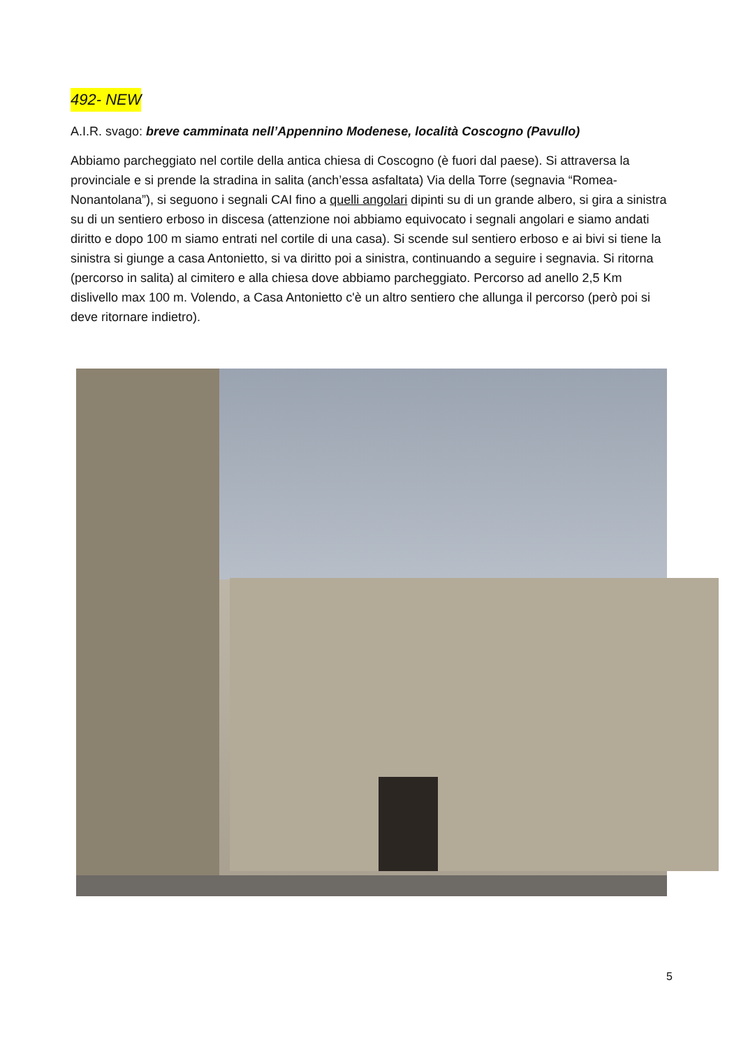492- NEW
A.I.R. svago: breve camminata nell’Appennino Modenese, località Coscogno (Pavullo)
Abbiamo parcheggiato nel cortile della antica chiesa di Coscogno (è fuori dal paese). Si attraversa la provinciale e si prende la stradina in salita (anch’essa asfaltata) Via della Torre (segnavia “Romea-Nonantolana”), si seguono i segnali CAI fino a quelli angolari dipinti su di un grande albero, si gira a sinistra su di un sentiero erboso in discesa (attenzione noi abbiamo equivocato i segnali angolari e siamo andati diritto e dopo 100 m siamo entrati nel cortile di una casa). Si scende sul sentiero erboso e ai bivi si tiene la sinistra si giunge a casa Antonietto, si va diritto poi a sinistra, continuando a seguire i segnavia. Si ritorna (percorso in salita) al cimitero e alla chiesa dove abbiamo parcheggiato. Percorso ad anello 2,5 Km dislivello max 100 m. Volendo, a Casa Antonietto c'è un altro sentiero che allunga il percorso (però poi si deve ritornare indietro).
5